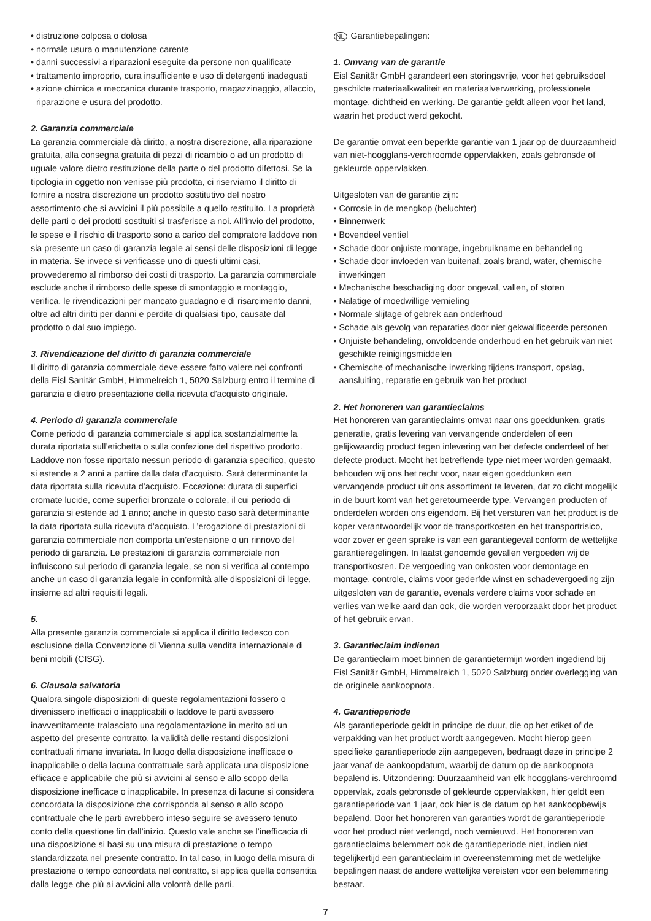• distruzione colposa o dolosa
• normale usura o manutenzione carente
• danni successivi a riparazioni eseguite da persone non qualificate
• trattamento improprio, cura insufficiente e uso di detergenti inadeguati
• azione chimica e meccanica durante trasporto, magazzinaggio, allaccio, riparazione e usura del prodotto.
2. Garanzia commerciale
La garanzia commerciale dà diritto, a nostra discrezione, alla riparazione gratuita, alla consegna gratuita di pezzi di ricambio o ad un prodotto di uguale valore dietro restituzione della parte o del prodotto difettosi. Se la tipologia in oggetto non venisse più prodotta, ci riserviamo il diritto di fornire a nostra discrezione un prodotto sostitutivo del nostro assortimento che si avvicini il più possibile a quello restituito. La proprietà delle parti o dei prodotti sostituiti si trasferisce a noi. All’invio del prodotto, le spese e il rischio di trasporto sono a carico del compratore laddove non sia presente un caso di garanzia legale ai sensi delle disposizioni di legge in materia. Se invece si verificasse uno di questi ultimi casi, provvederemo al rimborso dei costi di trasporto. La garanzia commerciale esclude anche il rimborso delle spese di smontaggio e montaggio, verifica, le rivendicazioni per mancato guadagno e di risarcimento danni, oltre ad altri diritti per danni e perdite di qualsiasi tipo, causate dal prodotto o dal suo impiego.
3. Rivendicazione del diritto di garanzia commerciale
Il diritto di garanzia commerciale deve essere fatto valere nei confronti della Eisl Sanitär GmbH, Himmelreich 1, 5020 Salzburg entro il termine di garanzia e dietro presentazione della ricevuta d’acquisto originale.
4. Periodo di garanzia commerciale
Come periodo di garanzia commerciale si applica sostanzialmente la durata riportata sull’etichetta o sulla confezione del rispettivo prodotto. Laddove non fosse riportato nessun periodo di garanzia specifico, questo si estende a 2 anni a partire dalla data d’acquisto. Sarà determinante la data riportata sulla ricevuta d’acquisto. Eccezione: durata di superfici cromate lucide, come superfici bronzate o colorate, il cui periodo di garanzia si estende ad 1 anno; anche in questo caso sarà determinante la data riportata sulla ricevuta d’acquisto. L’erogazione di prestazioni di garanzia commerciale non comporta un’estensione o un rinnovo del periodo di garanzia. Le prestazioni di garanzia commerciale non influiscono sul periodo di garanzia legale, se non si verifica al contempo anche un caso di garanzia legale in conformità alle disposizioni di legge, insieme ad altri requisiti legali.
5.
Alla presente garanzia commerciale si applica il diritto tedesco con esclusione della Convenzione di Vienna sulla vendita internazionale di beni mobili (CISG).
6. Clausola salvatoria
Qualora singole disposizioni di queste regolamentazioni fossero o divenissero inefficaci o inapplicabili o laddove le parti avessero inavvertitamente tralasciato una regolamentazione in merito ad un aspetto del presente contratto, la validità delle restanti disposizioni contrattuali rimane invariata. In luogo della disposizione inefficace o inapplicabile o della lacuna contrattuale sarà applicata una disposizione efficace e applicabile che più si avvicini al senso e allo scopo della disposizione inefficace o inapplicabile. In presenza di lacune si considera concordata la disposizione che corrisponda al senso e allo scopo contrattuale che le parti avrebbero inteso seguire se avessero tenuto conto della questione fin dall’inizio. Questo vale anche se l’inefficacia di una disposizione si basi su una misura di prestazione o tempo standardizzata nel presente contratto. In tal caso, in luogo della misura di prestazione o tempo concordata nel contratto, si applica quella consentita dalla legge che più ai avvicini alla volontà delle parti.
NL Garantiebepalingen:
1. Omvang van de garantie
Eisl Sanitär GmbH garandeert een storingsvrije, voor het gebruiksdoel geschikte materiaalkwaliteit en materiaalverwerking, professionele montage, dichtheid en werking. De garantie geldt alleen voor het land, waarin het product werd gekocht.
De garantie omvat een beperkte garantie van 1 jaar op de duurzaamheid van niet-hoogglans-verchroomde oppervlakken, zoals gebronsde of gekleurde oppervlakken.
Uitgesloten van de garantie zijn:
• Corrosie in de mengkop (beluchter)
• Binnenwerk
• Bovendeel ventiel
• Schade door onjuiste montage, ingebruikname en behandeling
• Schade door invloeden van buitenaf, zoals brand, water, chemische inwerkingen
• Mechanische beschadiging door ongeval, vallen, of stoten
• Nalatige of moedwillige vernieling
• Normale slijtage of gebrek aan onderhoud
• Schade als gevolg van reparaties door niet gekwalificeerde personen
• Onjuiste behandeling, onvoldoende onderhoud en het gebruik van niet geschikte reinigingsmiddelen
• Chemische of mechanische inwerking tijdens transport, opslag, aansluiting, reparatie en gebruik van het product
2. Het honoreren van garantieclaims
Het honoreren van garantieclaims omvat naar ons goeddunken, gratis generatie, gratis levering van vervangende onderdelen of een gelijkwaardig product tegen inlevering van het defecte onderdeel of het defecte product. Mocht het betreffende type niet meer worden gemaakt, behouden wij ons het recht voor, naar eigen goeddunken een vervangende product uit ons assortiment te leveren, dat zo dicht mogelijk in de buurt komt van het geretourneerde type. Vervangen producten of onderdelen worden ons eigendom. Bij het versturen van het product is de koper verantwoordelijk voor de transportkosten en het transportrisico, voor zover er geen sprake is van een garantiegeval conform de wettelijke garantieregelingen. In laatst genoemde gevallen vergoeden wij de transportkosten. De vergoeding van onkosten voor demontage en montage, controle, claims voor gederfde winst en schadevergoeding zijn uitgesloten van de garantie, evenals verdere claims voor schade en verlies van welke aard dan ook, die worden veroorzaakt door het product of het gebruik ervan.
3. Garantieclaim indienen
De garantieclaim moet binnen de garantietermijn worden ingediend bij Eisl Sanitär GmbH, Himmelreich 1, 5020 Salzburg onder overlegging van de originele aankoopnota.
4. Garantieperiode
Als garantieperiode geldt in principe de duur, die op het etiket of de verpakking van het product wordt aangegeven. Mocht hierop geen specifieke garantieperiode zijn aangegeven, bedraagt deze in principe 2 jaar vanaf de aankoopdatum, waarbij de datum op de aankoopnota bepalend is. Uitzondering: Duurzaamheid van elk hoogglans-verchroomd oppervlak, zoals gebronsde of gekleurde oppervlakken, hier geldt een garantieperiode van 1 jaar, ook hier is de datum op het aankoopbewijs bepalend. Door het honoreren van garanties wordt de garantieperiode voor het product niet verlengd, noch vernieuwd. Het honoreren van garantieclaims belemmert ook de garantieperiode niet, indien niet tegelijkertijd een garantieclaim in overeenstemming met de wettelijke bepalingen naast de andere wettelijke vereisten voor een belemmering bestaat.
7